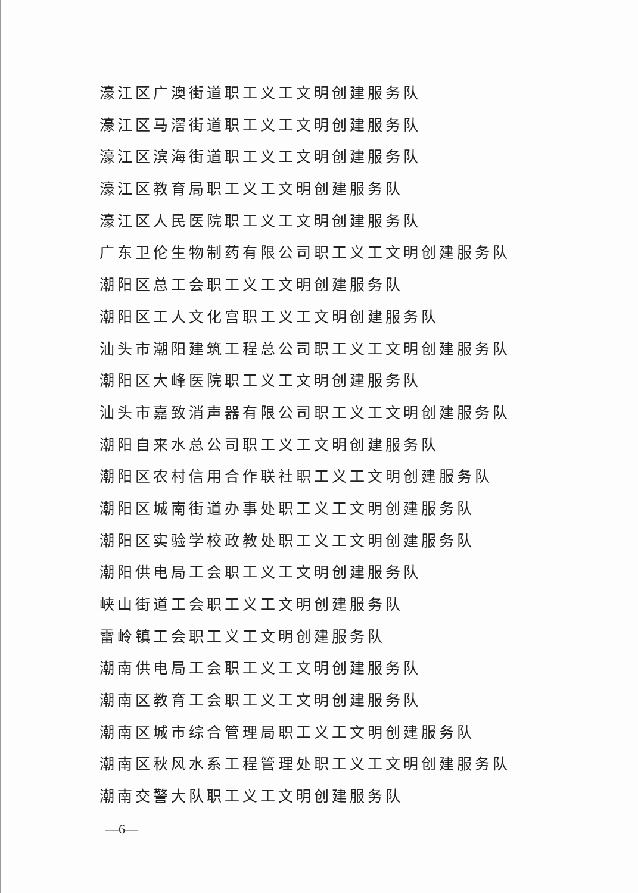濠江区广澳街道职工义工文明创建服务队
濠江区马滘街道职工义工文明创建服务队
濠江区滨海街道职工义工文明创建服务队
濠江区教育局职工义工文明创建服务队
濠江区人民医院职工义工文明创建服务队
广东卫伦生物制药有限公司职工义工文明创建服务队
潮阳区总工会职工义工文明创建服务队
潮阳区工人文化宫职工义工文明创建服务队
汕头市潮阳建筑工程总公司职工义工文明创建服务队
潮阳区大峰医院职工义工文明创建服务队
汕头市嘉致消声器有限公司职工义工文明创建服务队
潮阳自来水总公司职工义工文明创建服务队
潮阳区农村信用合作联社职工义工文明创建服务队
潮阳区城南街道办事处职工义工文明创建服务队
潮阳区实验学校政教处职工义工文明创建服务队
潮阳供电局工会职工义工文明创建服务队
峡山街道工会职工义工文明创建服务队
雷岭镇工会职工义工文明创建服务队
潮南供电局工会职工义工文明创建服务队
潮南区教育工会职工义工文明创建服务队
潮南区城市综合管理局职工义工文明创建服务队
潮南区秋风水系工程管理处职工义工文明创建服务队
潮南交警大队职工义工文明创建服务队
—6—